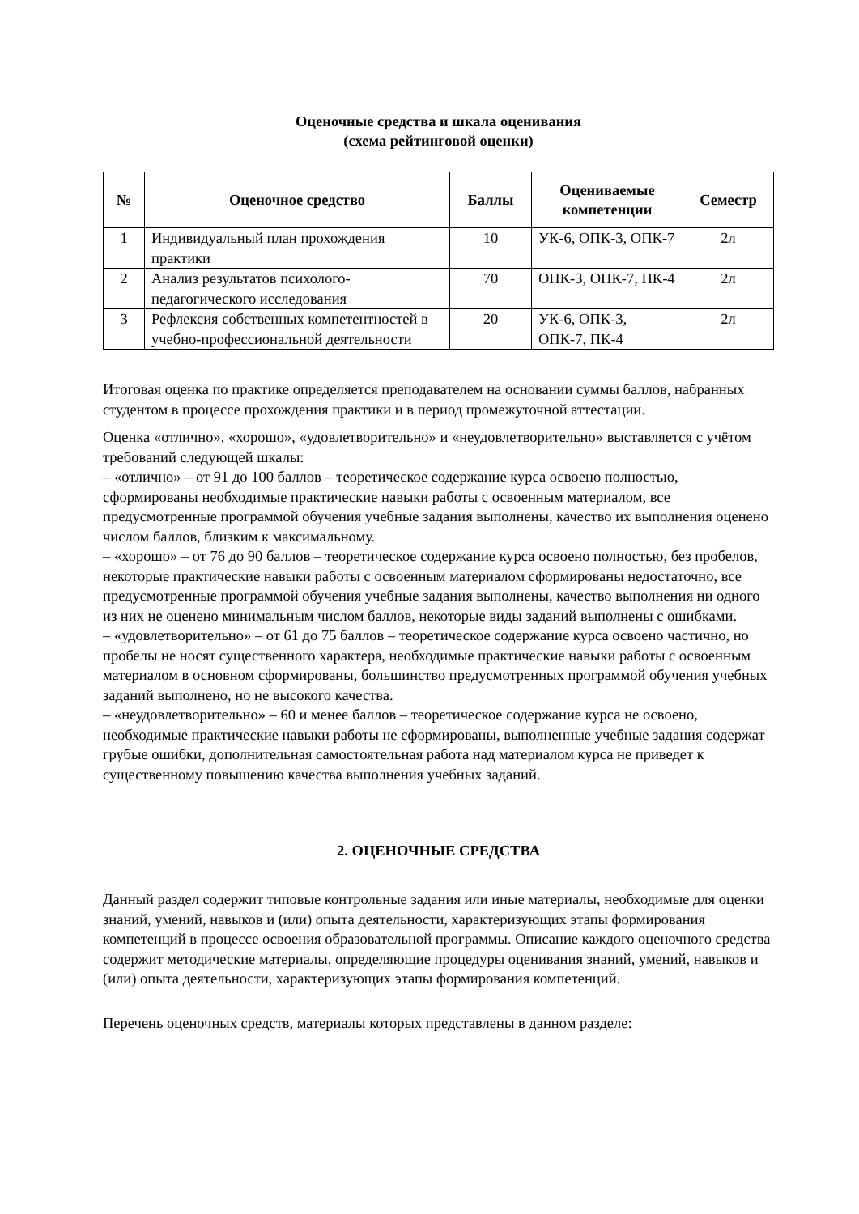Оценочные средства и шкала оценивания
(схема рейтинговой оценки)
| № | Оценочное средство | Баллы | Оцениваемые компетенции | Семестр |
| --- | --- | --- | --- | --- |
| 1 | Индивидуальный план прохождения практики | 10 | УК-6, ОПК-3, ОПК-7 | 2л |
| 2 | Анализ результатов психолого-педагогического исследования | 70 | ОПК-3, ОПК-7, ПК-4 | 2л |
| 3 | Рефлексия собственных компетентностей в учебно-профессиональной деятельности | 20 | УК-6, ОПК-3, ОПК-7, ПК-4 | 2л |
Итоговая оценка по практике определяется преподавателем на основании суммы баллов, набранных студентом в процессе прохождения практики и в период промежуточной аттестации.
Оценка «отлично», «хорошо», «удовлетворительно» и «неудовлетворительно» выставляется с учётом требований следующей шкалы:
– «отлично» – от 91 до 100 баллов – теоретическое содержание курса освоено полностью, сформированы необходимые практические навыки работы с освоенным материалом, все предусмотренные программой обучения учебные задания выполнены, качество их выполнения оценено числом баллов, близким к максимальному.
– «хорошо» – от 76 до 90 баллов – теоретическое содержание курса освоено полностью, без пробелов, некоторые практические навыки работы с освоенным материалом сформированы недостаточно, все предусмотренные программой обучения учебные задания выполнены, качество выполнения ни одного из них не оценено минимальным числом баллов, некоторые виды заданий выполнены с ошибками.
– «удовлетворительно» – от 61 до 75 баллов – теоретическое содержание курса освоено частично, но пробелы не носят существенного характера, необходимые практические навыки работы с освоенным материалом в основном сформированы, большинство предусмотренных программой обучения учебных заданий выполнено, но не высокого качества.
– «неудовлетворительно» – 60 и менее баллов – теоретическое содержание курса не освоено, необходимые практические навыки работы не сформированы, выполненные учебные задания содержат грубые ошибки, дополнительная самостоятельная работа над материалом курса не приведет к существенному повышению качества выполнения учебных заданий.
2. ОЦЕНОЧНЫЕ СРЕДСТВА
Данный раздел содержит типовые контрольные задания или иные материалы, необходимые для оценки знаний, умений, навыков и (или) опыта деятельности, характеризующих этапы формирования компетенций в процессе освоения образовательной программы. Описание каждого оценочного средства содержит методические материалы, определяющие процедуры оценивания знаний, умений, навыков и (или) опыта деятельности, характеризующих этапы формирования компетенций.
Перечень оценочных средств, материалы которых представлены в данном разделе: